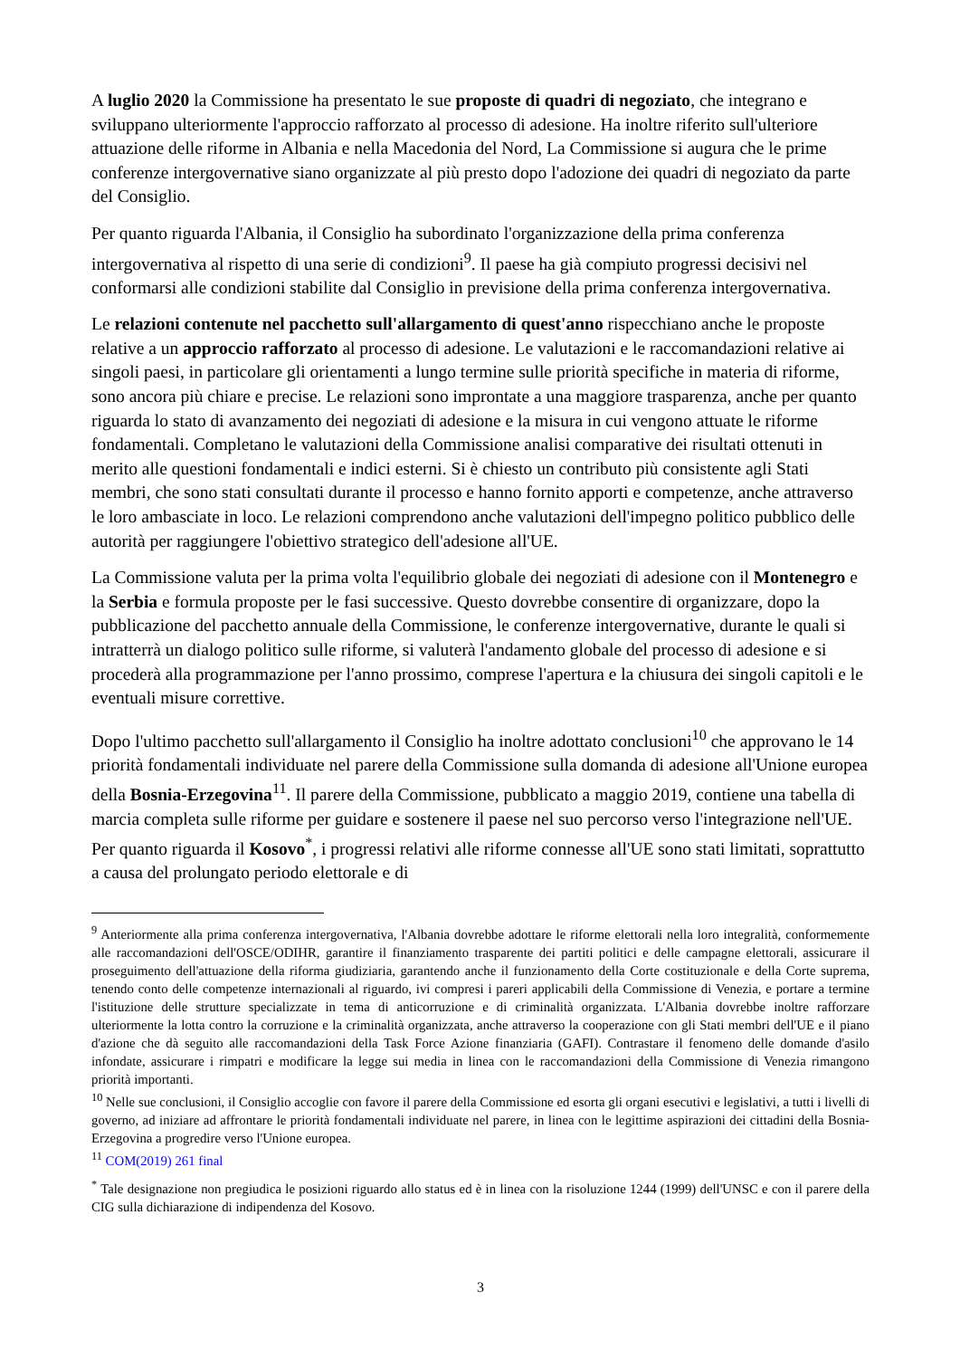A luglio 2020 la Commissione ha presentato le sue proposte di quadri di negoziato, che integrano e sviluppano ulteriormente l'approccio rafforzato al processo di adesione. Ha inoltre riferito sull'ulteriore attuazione delle riforme in Albania e nella Macedonia del Nord, La Commissione si augura che le prime conferenze intergovernative siano organizzate al più presto dopo l'adozione dei quadri di negoziato da parte del Consiglio.
Per quanto riguarda l'Albania, il Consiglio ha subordinato l'organizzazione della prima conferenza intergovernativa al rispetto di una serie di condizioni<sup>9</sup>. Il paese ha già compiuto progressi decisivi nel conformarsi alle condizioni stabilite dal Consiglio in previsione della prima conferenza intergovernativa.
Le relazioni contenute nel pacchetto sull'allargamento di quest'anno rispecchiano anche le proposte relative a un approccio rafforzato al processo di adesione. Le valutazioni e le raccomandazioni relative ai singoli paesi, in particolare gli orientamenti a lungo termine sulle priorità specifiche in materia di riforme, sono ancora più chiare e precise. Le relazioni sono improntate a una maggiore trasparenza, anche per quanto riguarda lo stato di avanzamento dei negoziati di adesione e la misura in cui vengono attuate le riforme fondamentali. Completano le valutazioni della Commissione analisi comparative dei risultati ottenuti in merito alle questioni fondamentali e indici esterni. Si è chiesto un contributo più consistente agli Stati membri, che sono stati consultati durante il processo e hanno fornito apporti e competenze, anche attraverso le loro ambasciate in loco. Le relazioni comprendono anche valutazioni dell'impegno politico pubblico delle autorità per raggiungere l'obiettivo strategico dell'adesione all'UE.
La Commissione valuta per la prima volta l'equilibrio globale dei negoziati di adesione con il Montenegro e la Serbia e formula proposte per le fasi successive. Questo dovrebbe consentire di organizzare, dopo la pubblicazione del pacchetto annuale della Commissione, le conferenze intergovernative, durante le quali si intratterrà un dialogo politico sulle riforme, si valuterà l'andamento globale del processo di adesione e si procederà alla programmazione per l'anno prossimo, comprese l'apertura e la chiusura dei singoli capitoli e le eventuali misure correttive.
Dopo l'ultimo pacchetto sull'allargamento il Consiglio ha inoltre adottato conclusioni<sup>10</sup> che approvano le 14 priorità fondamentali individuate nel parere della Commissione sulla domanda di adesione all'Unione europea della Bosnia-Erzegovina<sup>11</sup>. Il parere della Commissione, pubblicato a maggio 2019, contiene una tabella di marcia completa sulle riforme per guidare e sostenere il paese nel suo percorso verso l'integrazione nell'UE. Per quanto riguarda il Kosovo<sup>*</sup>, i progressi relativi alle riforme connesse all'UE sono stati limitati, soprattutto a causa del prolungato periodo elettorale e di
<sup>9</sup> Anteriormente alla prima conferenza intergovernativa, l'Albania dovrebbe adottare le riforme elettorali nella loro integralità, conformemente alle raccomandazioni dell'OSCE/ODIHR, garantire il finanziamento trasparente dei partiti politici e delle campagne elettorali, assicurare il proseguimento dell'attuazione della riforma giudiziaria, garantendo anche il funzionamento della Corte costituzionale e della Corte suprema, tenendo conto delle competenze internazionali al riguardo, ivi compresi i pareri applicabili della Commissione di Venezia, e portare a termine l'istituzione delle strutture specializzate in tema di anticorruzione e di criminalità organizzata. L'Albania dovrebbe inoltre rafforzare ulteriormente la lotta contro la corruzione e la criminalità organizzata, anche attraverso la cooperazione con gli Stati membri dell'UE e il piano d'azione che dà seguito alle raccomandazioni della Task Force Azione finanziaria (GAFI). Contrastare il fenomeno delle domande d'asilo infondate, assicurare i rimpatri e modificare la legge sui media in linea con le raccomandazioni della Commissione di Venezia rimangono priorità importanti.
<sup>10</sup> Nelle sue conclusioni, il Consiglio accoglie con favore il parere della Commissione ed esorta gli organi esecutivi e legislativi, a tutti i livelli di governo, ad iniziare ad affrontare le priorità fondamentali individuate nel parere, in linea con le legittime aspirazioni dei cittadini della Bosnia-Erzegovina a progredire verso l'Unione europea.
<sup>11</sup> COM(2019) 261 final
<sup>*</sup> Tale designazione non pregiudica le posizioni riguardo allo status ed è in linea con la risoluzione 1244 (1999) dell'UNSC e con il parere della CIG sulla dichiarazione di indipendenza del Kosovo.
3